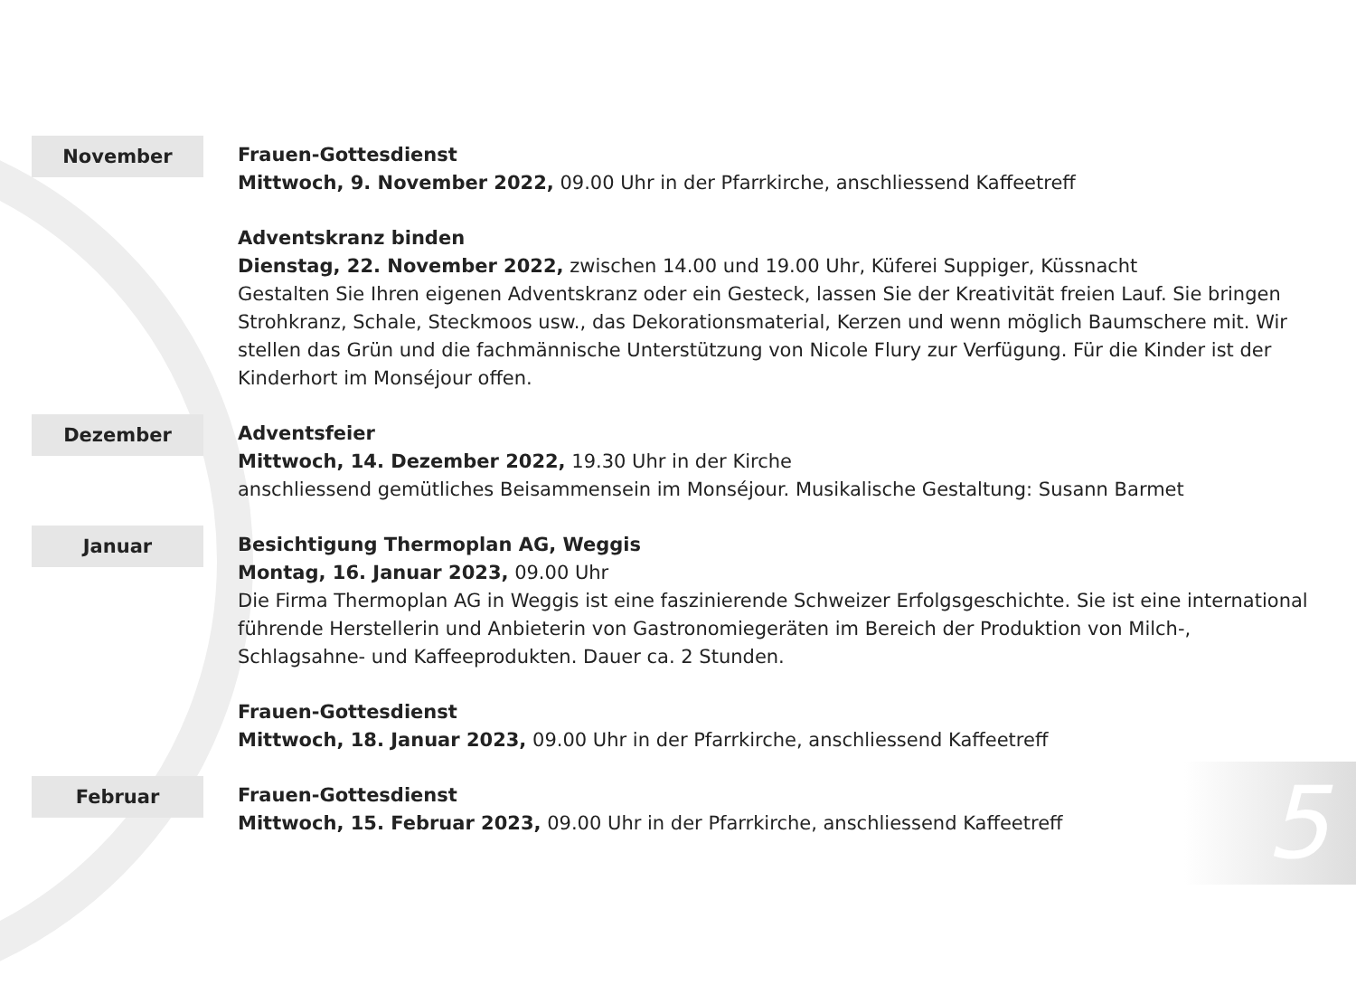November
Frauen-Gottesdienst
Mittwoch, 9. November 2022, 09.00 Uhr in der Pfarrkirche, anschliessend Kaffeetreff
Adventskranz binden
Dienstag, 22. November 2022, zwischen 14.00 und 19.00 Uhr, Küferei Suppiger, Küssnacht
Gestalten Sie Ihren eigenen Adventskranz oder ein Gesteck, lassen Sie der Kreativität freien Lauf. Sie bringen Strohkranz, Schale, Steckmoos usw., das Dekorationsmaterial, Kerzen und wenn möglich Baumschere mit. Wir stellen das Grün und die fachmännische Unterstützung von Nicole Flury zur Verfügung. Für die Kinder ist der Kinderhort im Monséjour offen.
Dezember
Adventsfeier
Mittwoch, 14. Dezember 2022, 19.30 Uhr in der Kirche
anschliessend gemütliches Beisammensein im Monséjour. Musikalische Gestaltung: Susann Barmet
Januar
Besichtigung Thermoplan AG, Weggis
Montag, 16. Januar 2023, 09.00 Uhr
Die Firma Thermoplan AG in Weggis ist eine faszinierende Schweizer Erfolgsgeschichte. Sie ist eine international führende Herstellerin und Anbieterin von Gastronomiegeräten im Bereich der Produktion von Milch-, Schlagsahne- und Kaffeeprodukten. Dauer ca. 2 Stunden.
Frauen-Gottesdienst
Mittwoch, 18. Januar 2023, 09.00 Uhr in der Pfarrkirche, anschliessend Kaffeetreff
Februar
Frauen-Gottesdienst
Mittwoch, 15. Februar 2023, 09.00 Uhr in der Pfarrkirche, anschliessend Kaffeetreff
5